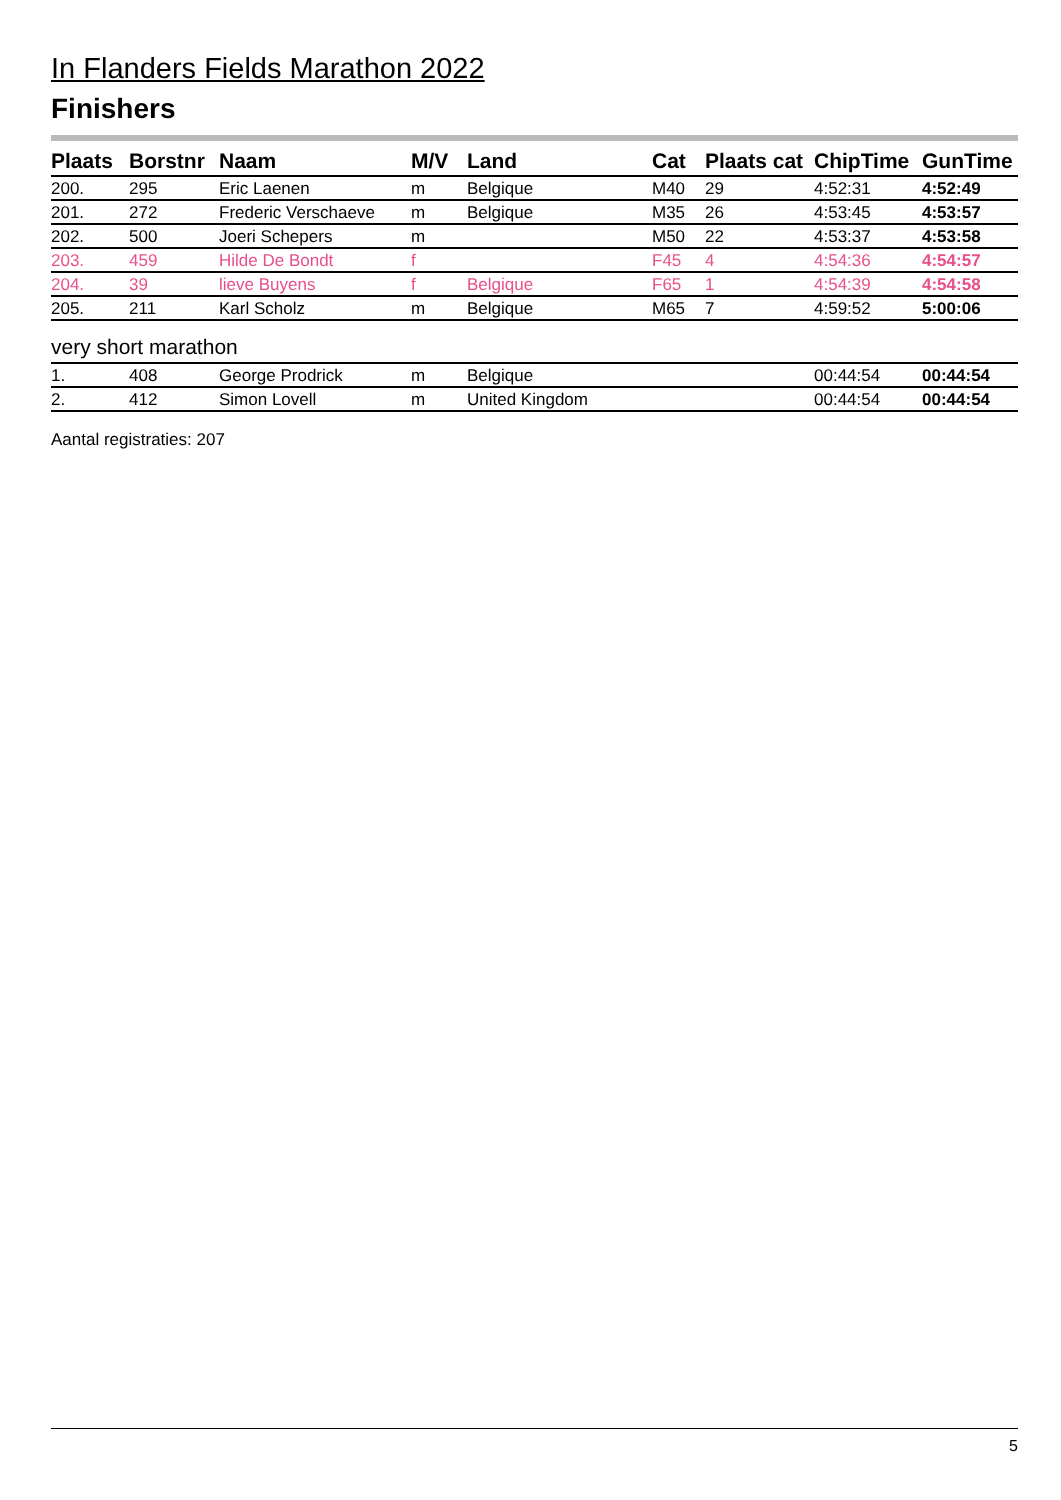In Flanders Fields Marathon 2022
Finishers
| Plaats | Borstnr | Naam | M/V | Land | Cat | Plaats cat | ChipTime | GunTime |
| --- | --- | --- | --- | --- | --- | --- | --- | --- |
| 200. | 295 | Eric Laenen | m | Belgique | M40 | 29 | 4:52:31 | 4:52:49 |
| 201. | 272 | Frederic Verschaeve | m | Belgique | M35 | 26 | 4:53:45 | 4:53:57 |
| 202. | 500 | Joeri Schepers | m | | M50 | 22 | 4:53:37 | 4:53:58 |
| 203. | 459 | Hilde De Bondt | f | | F45 | 4 | 4:54:36 | 4:54:57 |
| 204. | 39 | lieve Buyens | f | Belgique | F65 | 1 | 4:54:39 | 4:54:58 |
| 205. | 211 | Karl Scholz | m | Belgique | M65 | 7 | 4:59:52 | 5:00:06 |
very short marathon
| 1. | 408 | George Prodrick | m | Belgique | | | 00:44:54 | 00:44:54 |
| 2. | 412 | Simon Lovell | m | United Kingdom | | | 00:44:54 | 00:44:54 |
Aantal registraties: 207
5